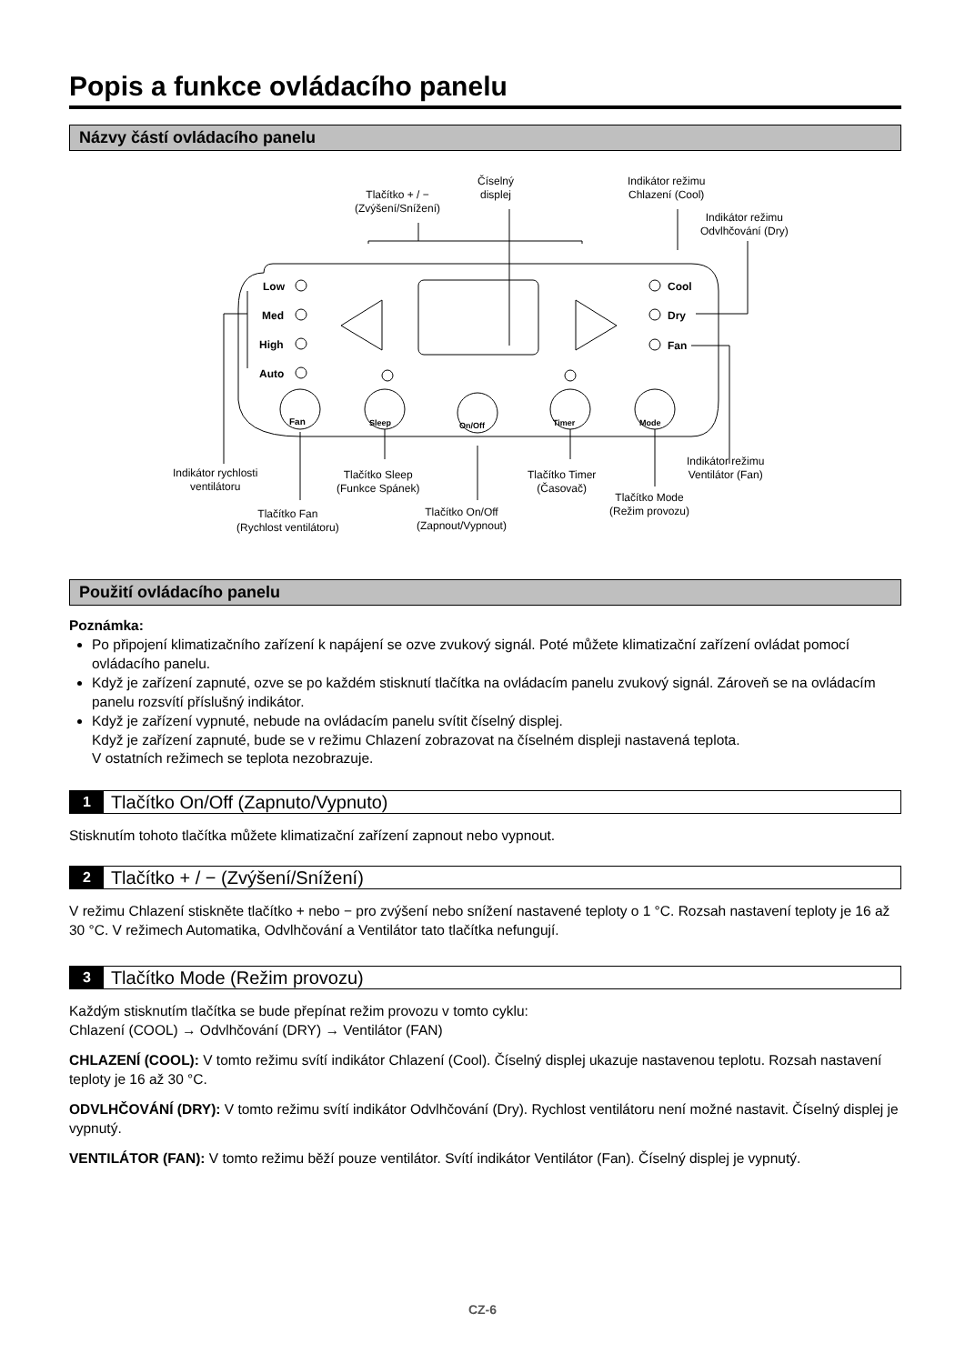Popis a funkce ovládacího panelu
Názvy částí ovládacího panelu
Low
Med
High
Auto
Cool
Dry
Fan
Fan
Sleep
On/Off
Timer
Mode
Tlačítko + / −
(Zvýšení/Snížení)
Číselný
displej
Indikátor režimu
Chlazení (Cool)
Indikátor režimu
Odvlhčování (Dry)
Indikátor rychlosti
ventilátoru
Tlačítko Sleep
(Funkce Spánek)
Tlačítko Timer
(Časovač)
Indikátor režimu
Ventilátor (Fan)
Tlačítko Mode
(Režim provozu)
Tlačítko Fan
(Rychlost ventilátoru)
Tlačítko On/Off
(Zapnout/Vypnout)
Použití ovládacího panelu
Poznámka:
Po připojení klimatizačního zařízení k napájení se ozve zvukový signál. Poté můžete klimatizační zařízení ovládat pomocí ovládacího panelu.
Když je zařízení zapnuté, ozve se po každém stisknutí tlačítka na ovládacím panelu zvukový signál. Zároveň se na ovládacím panelu rozsvítí příslušný indikátor.
Když je zařízení vypnuté, nebude na ovládacím panelu svítit číselný displej.
Když je zařízení zapnuté, bude se v režimu Chlazení zobrazovat na číselném displeji nastavená teplota.
V ostatních režimech se teplota nezobrazuje.
1 Tlačítko On/Off (Zapnuto/Vypnuto)
Stisknutím tohoto tlačítka můžete klimatizační zařízení zapnout nebo vypnout.
2 Tlačítko + / − (Zvýšení/Snížení)
V režimu Chlazení stiskněte tlačítko + nebo − pro zvýšení nebo snížení nastavené teploty o 1 °C. Rozsah nastavení teploty je 16 až 30 °C. V režimech Automatika, Odvlhčování a Ventilátor tato tlačítka nefungují.
3 Tlačítko Mode (Režim provozu)
Každým stisknutím tlačítka se bude přepínat režim provozu v tomto cyklu:
Chlazení (COOL) → Odvlhčování (DRY) → Ventilátor (FAN)
CHLAZENÍ (COOL): V tomto režimu svítí indikátor Chlazení (Cool). Číselný displej ukazuje nastavenou teplotu. Rozsah nastavení teploty je 16 až 30 °C.
ODVLHČOVÁNÍ (DRY): V tomto režimu svítí indikátor Odvlhčování (Dry). Rychlost ventilátoru není možné nastavit. Číselný displej je vypnutý.
VENTILÁTOR (FAN): V tomto režimu běží pouze ventilátor. Svítí indikátor Ventilátor (Fan). Číselný displej je vypnutý.
CZ-6